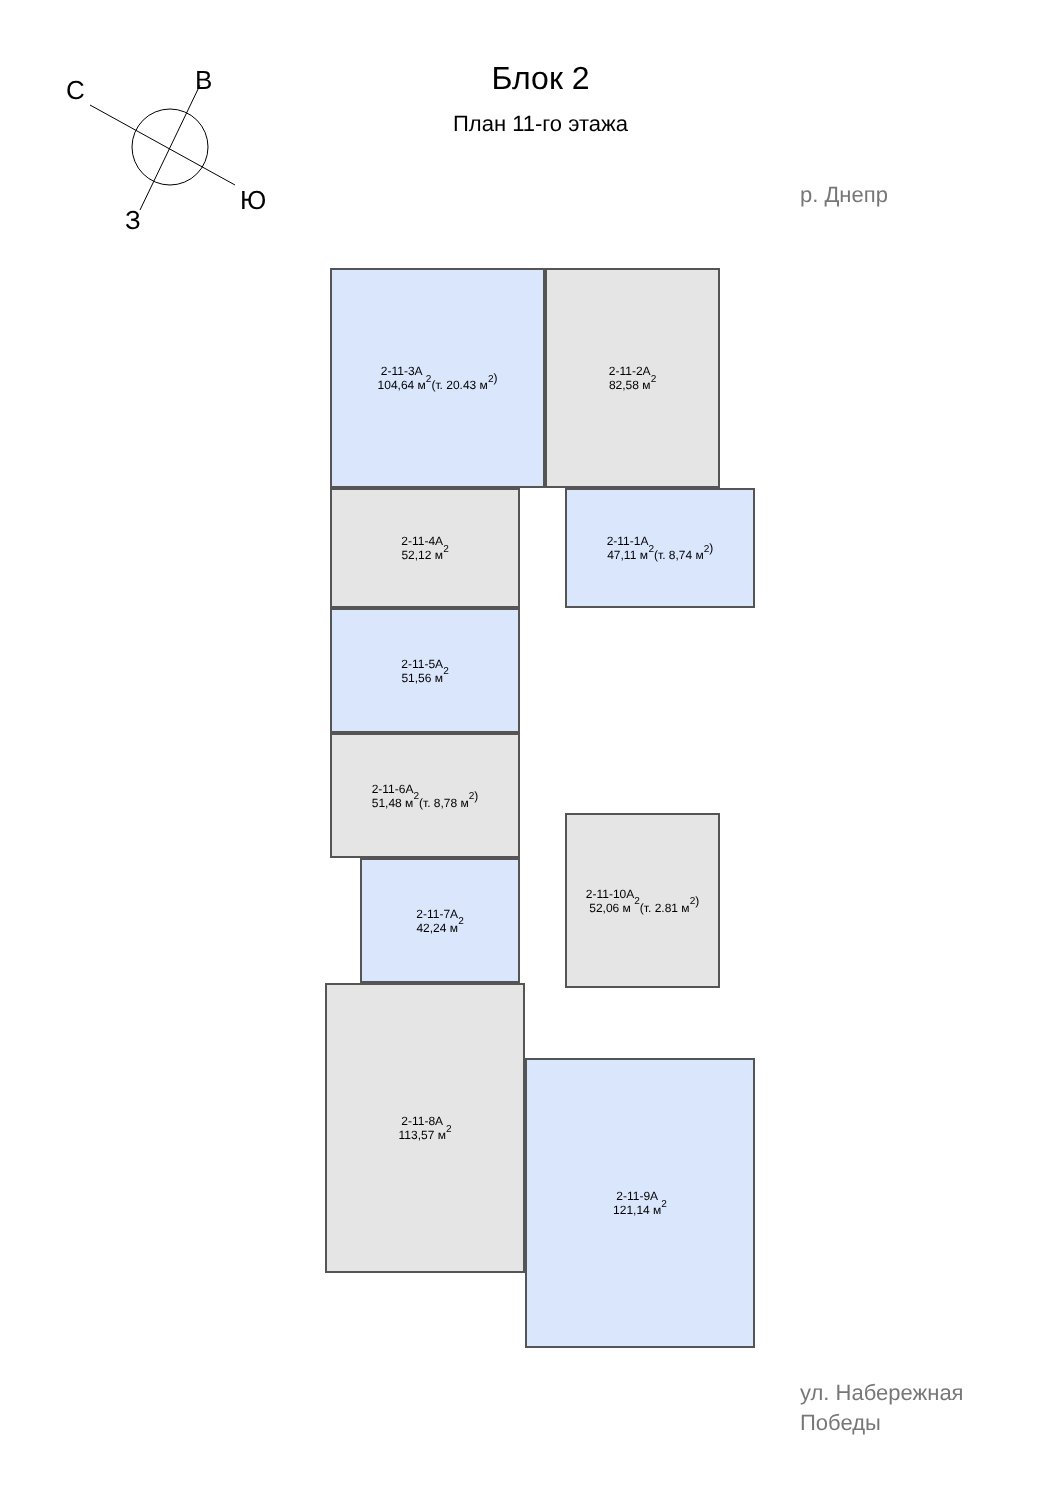С В
Ю
З
Блок 2
План 11-го этажа
р. Днепр
2-11-3A
104,64 м<sup>2</sup>
(т. 20.43 м<sup>2</sup>)
2-11-2A
82,58 м<sup>2</sup>
2-11-4A
52,12 м<sup>2</sup>
2-11-1A
47,11 м<sup>2</sup>
(т. 8,74 м<sup>2</sup>)
2-11-5A
51,56 м<sup>2</sup>
2-11-6A
51,48 м<sup>2</sup>
(т. 8,78 м<sup>2</sup>)
2-11-10A
52,06 м<sup>2</sup>
(т. 2.81 м<sup>2</sup>)
2-11-7A
42,24 м<sup>2</sup>
2-11-8A
113,57 м<sup>2</sup>
2-11-9A
121,14 м<sup>2</sup>
ул. Набережная
Победы